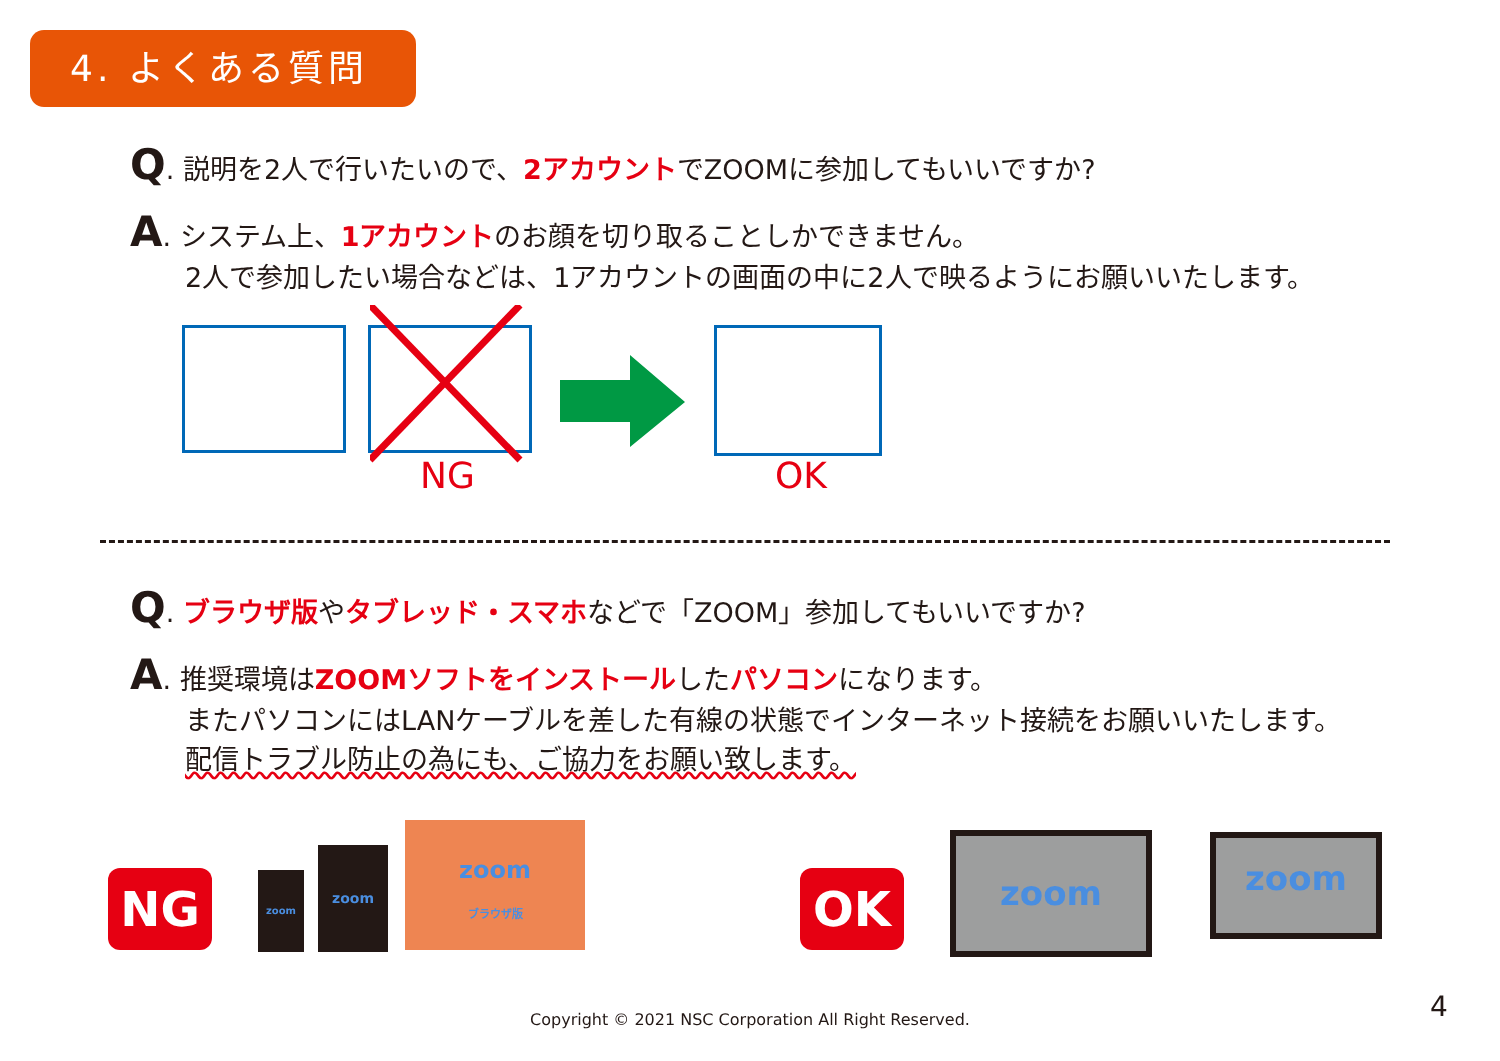4. よくある質問
Q. 説明を2人で行いたいので、2アカウントでZOOMに参加してもいいですか?
A. システム上、1アカウントのお顔を切り取ることしかできません。
2人で参加したい場合などは、1アカウントの画面の中に2人で映るようにお願いいたします。
NG OK
Q. ブラウザ版やタブレッド・スマホなどで「ZOOM」参加してもいいですか?
A. 推奨環境はZOOMソフトをインストールしたパソコンになります。
またパソコンにはLANケーブルを差した有線の状態でインターネット接続をお願いいたします。
配信トラブル防止の為にも、ご協力をお願い致します。
NG zoom
zoom
zoom
ブラウザ版
OK
zoom zoom
Copyright © 2021 NSC Corporation All Right Reserved. 4